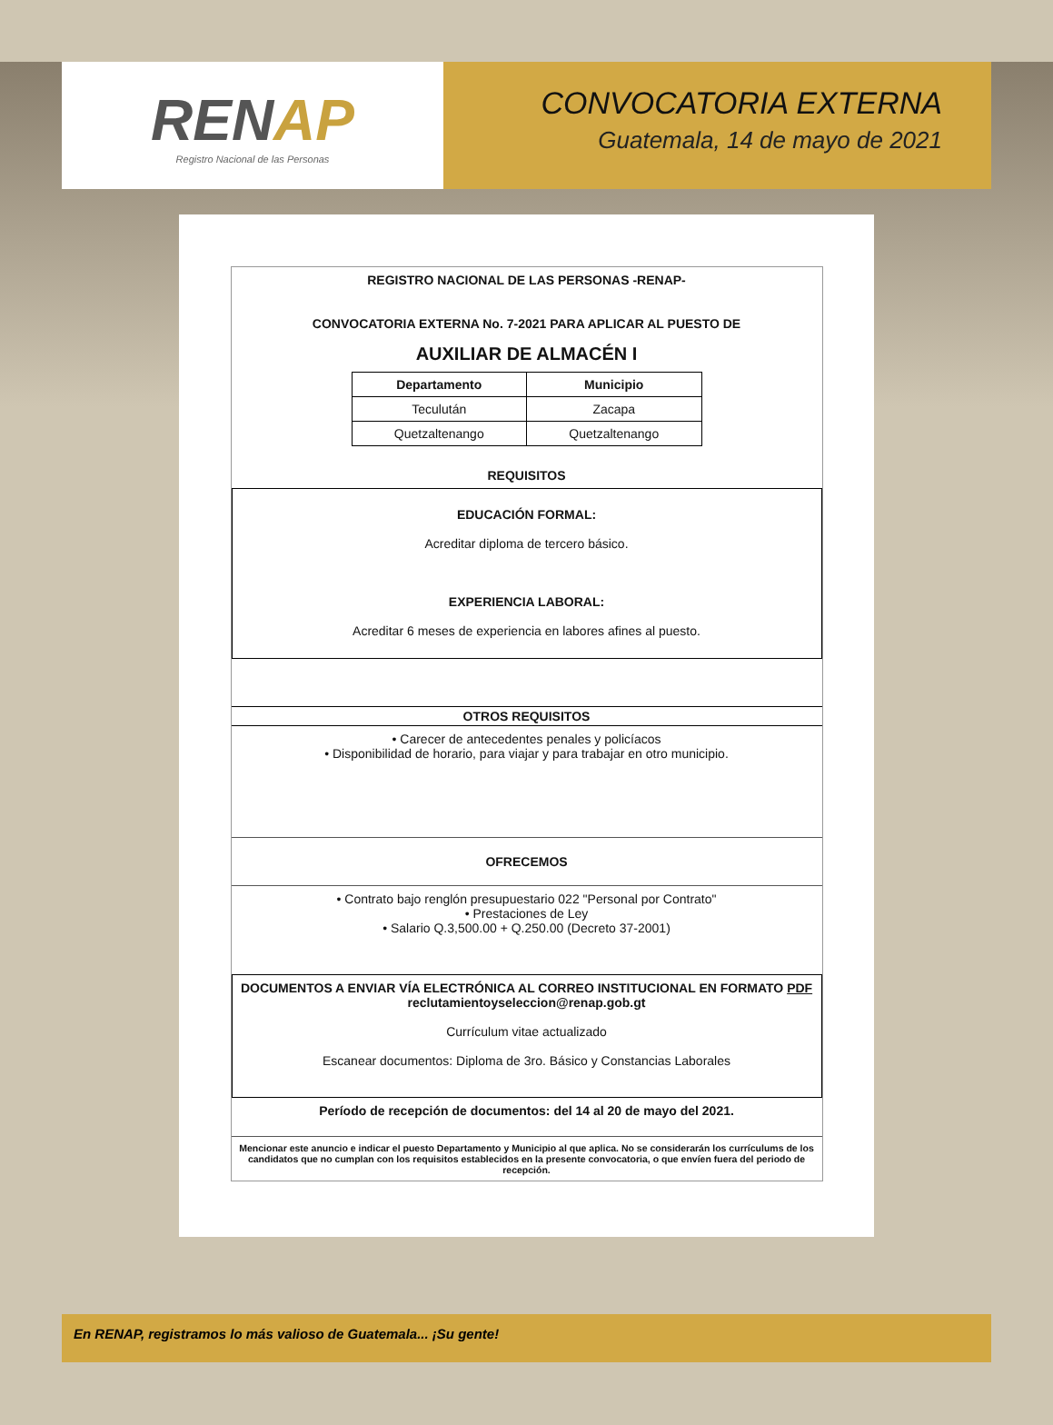RENAP
Registro Nacional de las Personas
CONVOCATORIA EXTERNA
Guatemala, 14 de mayo de 2021
REGISTRO NACIONAL DE LAS PERSONAS -RENAP-
CONVOCATORIA EXTERNA No. 7-2021 PARA APLICAR AL PUESTO DE
AUXILIAR DE ALMACÉN I
| Departamento | Municipio |
| --- | --- |
| Teculután | Zacapa |
| Quetzaltenango | Quetzaltenango |
REQUISITOS
EDUCACIÓN FORMAL:
Acreditar diploma de tercero básico.
EXPERIENCIA LABORAL:
Acreditar 6 meses de experiencia en labores afines al puesto.
OTROS REQUISITOS
• Carecer de antecedentes penales y policíacos
• Disponibilidad de horario, para viajar y para trabajar en otro municipio.
OFRECEMOS
• Contrato bajo renglón presupuestario 022 "Personal por Contrato"
• Prestaciones de Ley
• Salario Q.3,500.00 + Q.250.00 (Decreto 37-2001)
DOCUMENTOS A ENVIAR VÍA ELECTRÓNICA AL CORREO INSTITUCIONAL EN FORMATO PDF
reclutamientoyseleccion@renap.gob.gt
Currículum vitae actualizado
Escanear documentos: Diploma de 3ro. Básico y Constancias Laborales
Período de recepción de documentos: del 14 al 20 de mayo del 2021.
Mencionar este anuncio e indicar el puesto Departamento y Municipio al que aplica. No se considerarán los currículums de los candidatos que no cumplan con los requisitos establecidos en la presente convocatoria, o que envíen fuera del periodo de recepción.
En RENAP, registramos lo más valioso de Guatemala... ¡Su gente!